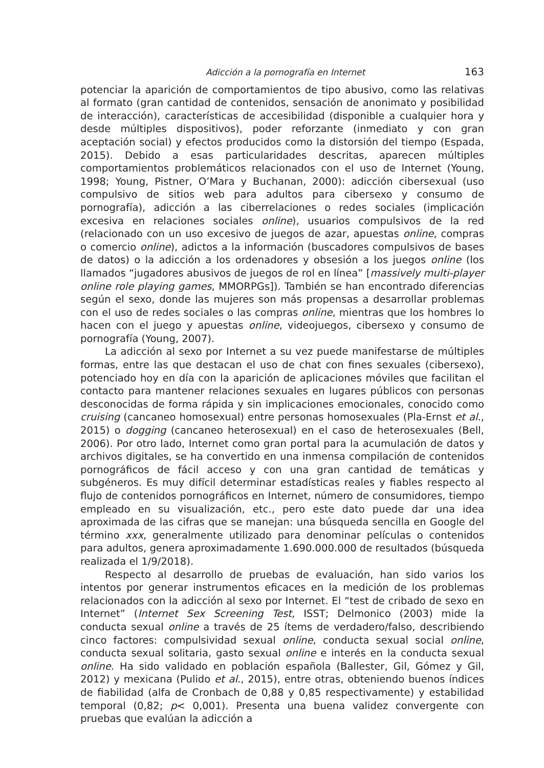Adicción a la pornografía en Internet 163
potenciar la aparición de comportamientos de tipo abusivo, como las relativas al formato (gran cantidad de contenidos, sensación de anonimato y posibilidad de interacción), características de accesibilidad (disponible a cualquier hora y desde múltiples dispositivos), poder reforzante (inmediato y con gran aceptación social) y efectos producidos como la distorsión del tiempo (Espada, 2015). Debido a esas particularidades descritas, aparecen múltiples comportamientos problemáticos relacionados con el uso de Internet (Young, 1998; Young, Pistner, O’Mara y Buchanan, 2000): adicción cibersexual (uso compulsivo de sitios web para adultos para cibersexo y consumo de pornografía), adicción a las ciberrelaciones o redes sociales (implicación excesiva en relaciones sociales online), usuarios compulsivos de la red (relacionado con un uso excesivo de juegos de azar, apuestas online, compras o comercio online), adictos a la información (buscadores compulsivos de bases de datos) o la adicción a los ordenadores y obsesión a los juegos online (los llamados “jugadores abusivos de juegos de rol en línea” [massively multi-player online role playing games, MMORPGs]). También se han encontrado diferencias según el sexo, donde las mujeres son más propensas a desarrollar problemas con el uso de redes sociales o las compras online, mientras que los hombres lo hacen con el juego y apuestas online, videojuegos, cibersexo y consumo de pornografía (Young, 2007).
La adicción al sexo por Internet a su vez puede manifestarse de múltiples formas, entre las que destacan el uso de chat con fines sexuales (cibersexo), potenciado hoy en día con la aparición de aplicaciones móviles que facilitan el contacto para mantener relaciones sexuales en lugares públicos con personas desconocidas de forma rápida y sin implicaciones emocionales, conocido como cruising (cancaneo homosexual) entre personas homosexuales (Pla-Ernst et al., 2015) o dogging (cancaneo heterosexual) en el caso de heterosexuales (Bell, 2006). Por otro lado, Internet como gran portal para la acumulación de datos y archivos digitales, se ha convertido en una inmensa compilación de contenidos pornográficos de fácil acceso y con una gran cantidad de temáticas y subgéneros. Es muy difícil determinar estadísticas reales y fiables respecto al flujo de contenidos pornográficos en Internet, número de consumidores, tiempo empleado en su visualización, etc., pero este dato puede dar una idea aproximada de las cifras que se manejan: una búsqueda sencilla en Google del término xxx, generalmente utilizado para denominar películas o contenidos para adultos, genera aproximadamente 1.690.000.000 de resultados (búsqueda realizada el 1/9/2018).
Respecto al desarrollo de pruebas de evaluación, han sido varios los intentos por generar instrumentos eficaces en la medición de los problemas relacionados con la adicción al sexo por Internet. El “test de cribado de sexo en Internet” (Internet Sex Screening Test, ISST; Delmonico (2003) mide la conducta sexual online a través de 25 ítems de verdadero/falso, describiendo cinco factores: compulsividad sexual online, conducta sexual social online, conducta sexual solitaria, gasto sexual online e interés en la conducta sexual online. Ha sido validado en población española (Ballester, Gil, Gómez y Gil, 2012) y mexicana (Pulido et al., 2015), entre otras, obteniendo buenos índices de fiabilidad (alfa de Cronbach de 0,88 y 0,85 respectivamente) y estabilidad temporal (0,82; p< 0,001). Presenta una buena validez convergente con pruebas que evalúan la adicción a